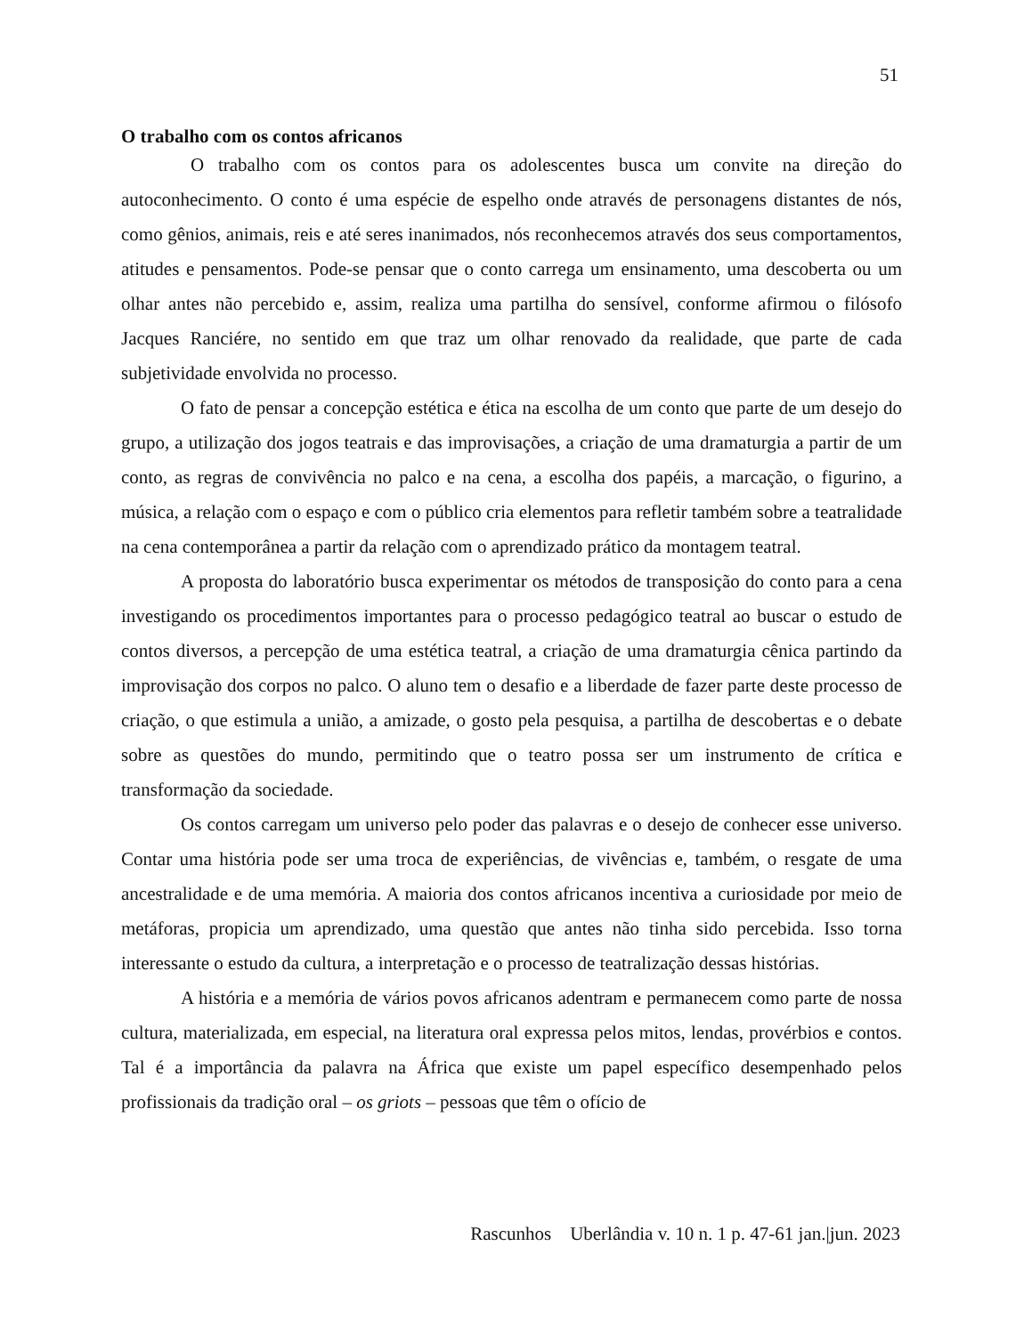51
O trabalho com os contos africanos
O trabalho com os contos para os adolescentes busca um convite na direção do autoconhecimento. O conto é uma espécie de espelho onde através de personagens distantes de nós, como gênios, animais, reis e até seres inanimados, nós reconhecemos através dos seus comportamentos, atitudes e pensamentos. Pode-se pensar que o conto carrega um ensinamento, uma descoberta ou um olhar antes não percebido e, assim, realiza uma partilha do sensível, conforme afirmou o filósofo Jacques Ranciére, no sentido em que traz um olhar renovado da realidade, que parte de cada subjetividade envolvida no processo.
O fato de pensar a concepção estética e ética na escolha de um conto que parte de um desejo do grupo, a utilização dos jogos teatrais e das improvisações, a criação de uma dramaturgia a partir de um conto, as regras de convivência no palco e na cena, a escolha dos papéis, a marcação, o figurino, a música, a relação com o espaço e com o público cria elementos para refletir também sobre a teatralidade na cena contemporânea a partir da relação com o aprendizado prático da montagem teatral.
A proposta do laboratório busca experimentar os métodos de transposição do conto para a cena investigando os procedimentos importantes para o processo pedagógico teatral ao buscar o estudo de contos diversos, a percepção de uma estética teatral, a criação de uma dramaturgia cênica partindo da improvisação dos corpos no palco. O aluno tem o desafio e a liberdade de fazer parte deste processo de criação, o que estimula a união, a amizade, o gosto pela pesquisa, a partilha de descobertas e o debate sobre as questões do mundo, permitindo que o teatro possa ser um instrumento de crítica e transformação da sociedade.
Os contos carregam um universo pelo poder das palavras e o desejo de conhecer esse universo. Contar uma história pode ser uma troca de experiências, de vivências e, também, o resgate de uma ancestralidade e de uma memória. A maioria dos contos africanos incentiva a curiosidade por meio de metáforas, propicia um aprendizado, uma questão que antes não tinha sido percebida. Isso torna interessante o estudo da cultura, a interpretação e o processo de teatralização dessas histórias.
A história e a memória de vários povos africanos adentram e permanecem como parte de nossa cultura, materializada, em especial, na literatura oral expressa pelos mitos, lendas, provérbios e contos. Tal é a importância da palavra na África que existe um papel específico desempenhado pelos profissionais da tradição oral – os griots – pessoas que têm o ofício de
Rascunhos Uberlândia v. 10 n. 1 p. 47-61 jan.|jun. 2023